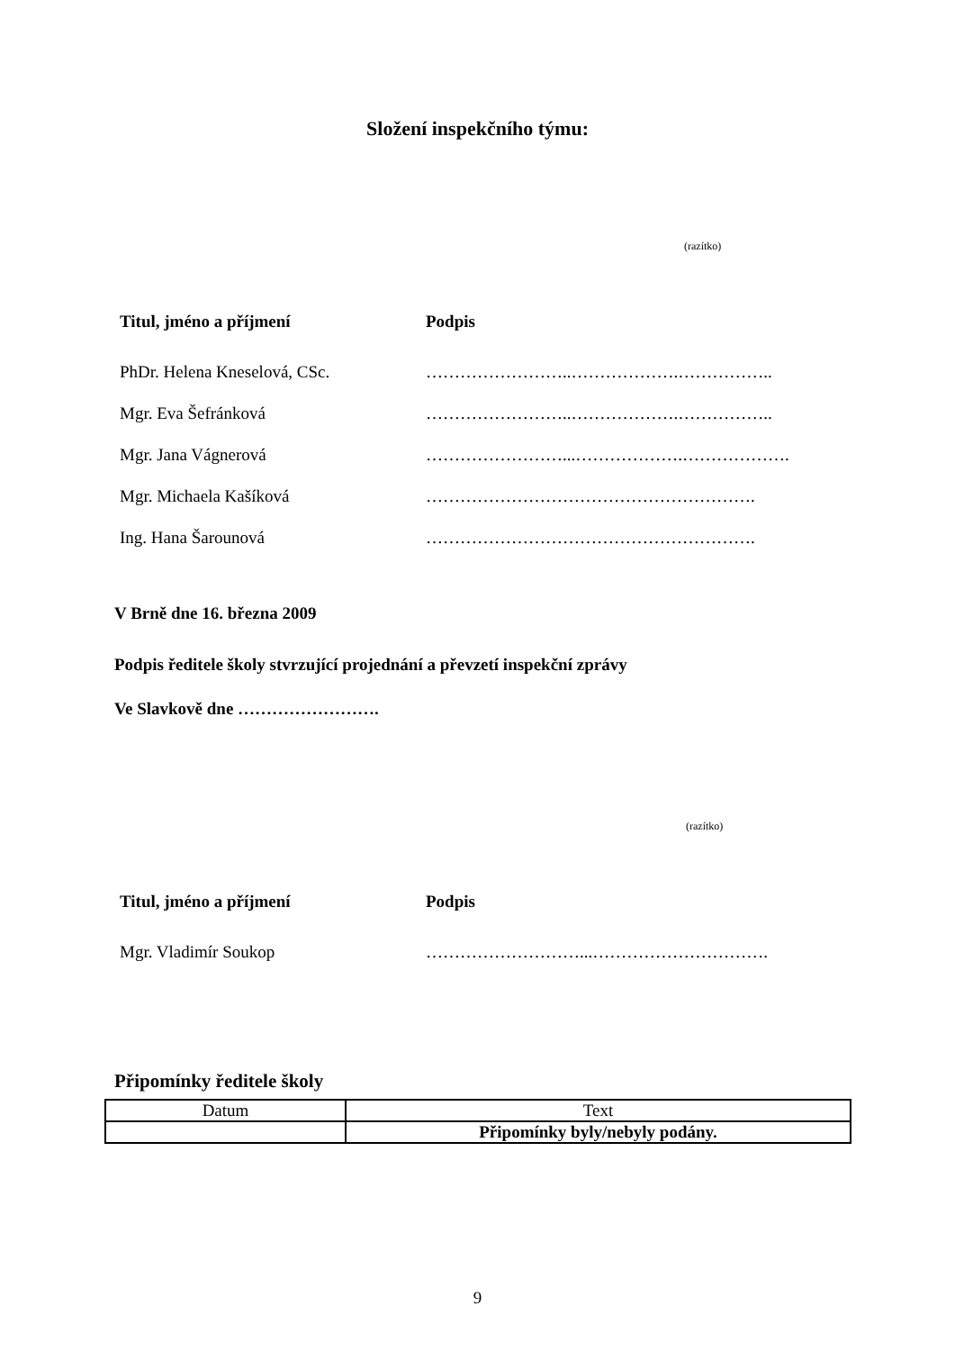Složení inspekčního týmu:
(razítko)
Titul, jméno a příjmení Podpis
PhDr. Helena Kneselová, CSc. ……………………..……………….……………..
Mgr. Eva Šefránková ……………………..……………….……………..
Mgr. Jana Vágnerová ……………………...……………….……………….
Mgr. Michaela Kašíková ………………………………………………….
Ing. Hana Šarounová ………………………………………………….
V Brně dne 16. března 2009
Podpis ředitele školy stvrzující projednání a převzetí inspekční zprávy
Ve Slavkově dne …………………….
(razítko)
Titul, jméno a příjmení Podpis
Mgr. Vladimír Soukop ………………………...………………………….
Připomínky ředitele školy
| Datum | Text |
| --- | --- |
| | Připomínky byly/nebyly podány. |
9